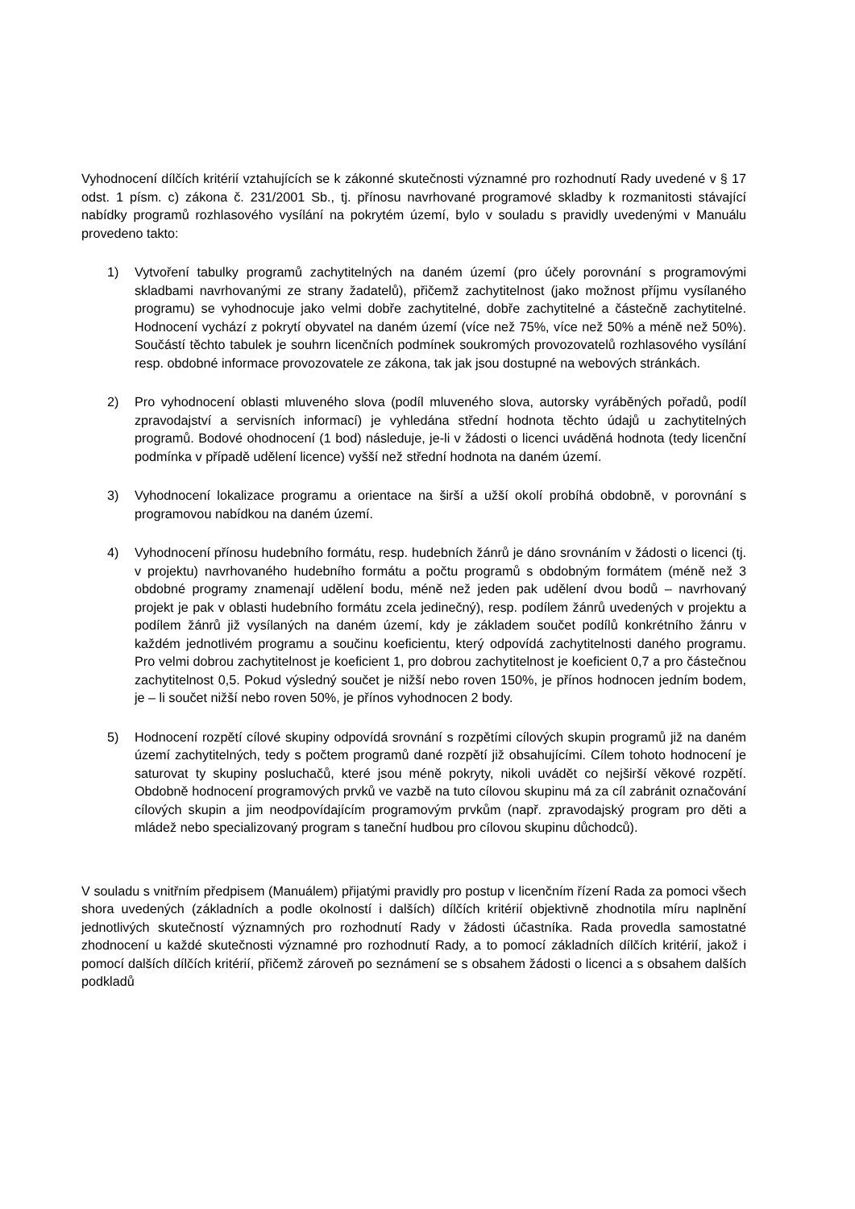Vyhodnocení dílčích kritérií vztahujících se k zákonné skutečnosti významné pro rozhodnutí Rady uvedené v § 17 odst. 1 písm. c) zákona č. 231/2001 Sb., tj. přínosu navrhované programové skladby k rozmanitosti stávající nabídky programů rozhlasového vysílání na pokrytém území, bylo v souladu s pravidly uvedenými v Manuálu provedeno takto:
1) Vytvoření tabulky programů zachytitelných na daném území (pro účely porovnání s programovými skladbami navrhovanými ze strany žadatelů), přičemž zachytitelnost (jako možnost příjmu vysílaného programu) se vyhodnocuje jako velmi dobře zachytitelné, dobře zachytitelné a částečně zachytitelné. Hodnocení vychází z pokrytí obyvatel na daném území (více než 75%, více než 50% a méně než 50%). Součástí těchto tabulek je souhrn licenčních podmínek soukromých provozovatelů rozhlasového vysílání resp. obdobné informace provozovatele ze zákona, tak jak jsou dostupné na webových stránkách.
2) Pro vyhodnocení oblasti mluveného slova (podíl mluveného slova, autorsky vyráběných pořadů, podíl zpravodajství a servisních informací) je vyhledána střední hodnota těchto údajů u zachytitelných programů. Bodové ohodnocení (1 bod) následuje, je-li v žádosti o licenci uváděná hodnota (tedy licenční podmínka v případě udělení licence) vyšší než střední hodnota na daném území.
3) Vyhodnocení lokalizace programu a orientace na širší a užší okolí probíhá obdobně, v porovnání s programovou nabídkou na daném území.
4) Vyhodnocení přínosu hudebního formátu, resp. hudebních žánrů je dáno srovnáním v žádosti o licenci (tj. v projektu) navrhovaného hudebního formátu a počtu programů s obdobným formátem (méně než 3 obdobné programy znamenají udělení bodu, méně než jeden pak udělení dvou bodů – navrhovaný projekt je pak v oblasti hudebního formátu zcela jedinečný), resp. podílem žánrů uvedených v projektu a podílem žánrů již vysílaných na daném území, kdy je základem součet podílů konkrétního žánru v každém jednotlivém programu a součinu koeficientu, který odpovídá zachytitelnosti daného programu. Pro velmi dobrou zachytitelnost je koeficient 1, pro dobrou zachytitelnost je koeficient 0,7 a pro částečnou zachytitelnost 0,5. Pokud výsledný součet je nižší nebo roven 150%, je přínos hodnocen jedním bodem, je – li součet nižší nebo roven 50%, je přínos vyhodnocen 2 body.
5) Hodnocení rozpětí cílové skupiny odpovídá srovnání s rozpětími cílových skupin programů již na daném území zachytitelných, tedy s počtem programů dané rozpětí již obsahujícími. Cílem tohoto hodnocení je saturovat ty skupiny posluchačů, které jsou méně pokryty, nikoli uvádět co nejširší věkové rozpětí. Obdobně hodnocení programových prvků ve vazbě na tuto cílovou skupinu má za cíl zabránit označování cílových skupin a jim neodpovídajícím programovým prvkům (např. zpravodajský program pro děti a mládež nebo specializovaný program s taneční hudbou pro cílovou skupinu důchodců).
V souladu s vnitřním předpisem (Manuálem) přijatými pravidly pro postup v licenčním řízení Rada za pomoci všech shora uvedených (základních a podle okolností i dalších) dílčích kritérií objektivně zhodnotila míru naplnění jednotlivých skutečností významných pro rozhodnutí Rady v žádosti účastníka. Rada provedla samostatné zhodnocení u každé skutečnosti významné pro rozhodnutí Rady, a to pomocí základních dílčích kritérií, jakož i pomocí dalších dílčích kritérií, přičemž zároveň po seznámení se s obsahem žádosti o licenci a s obsahem dalších podkladů